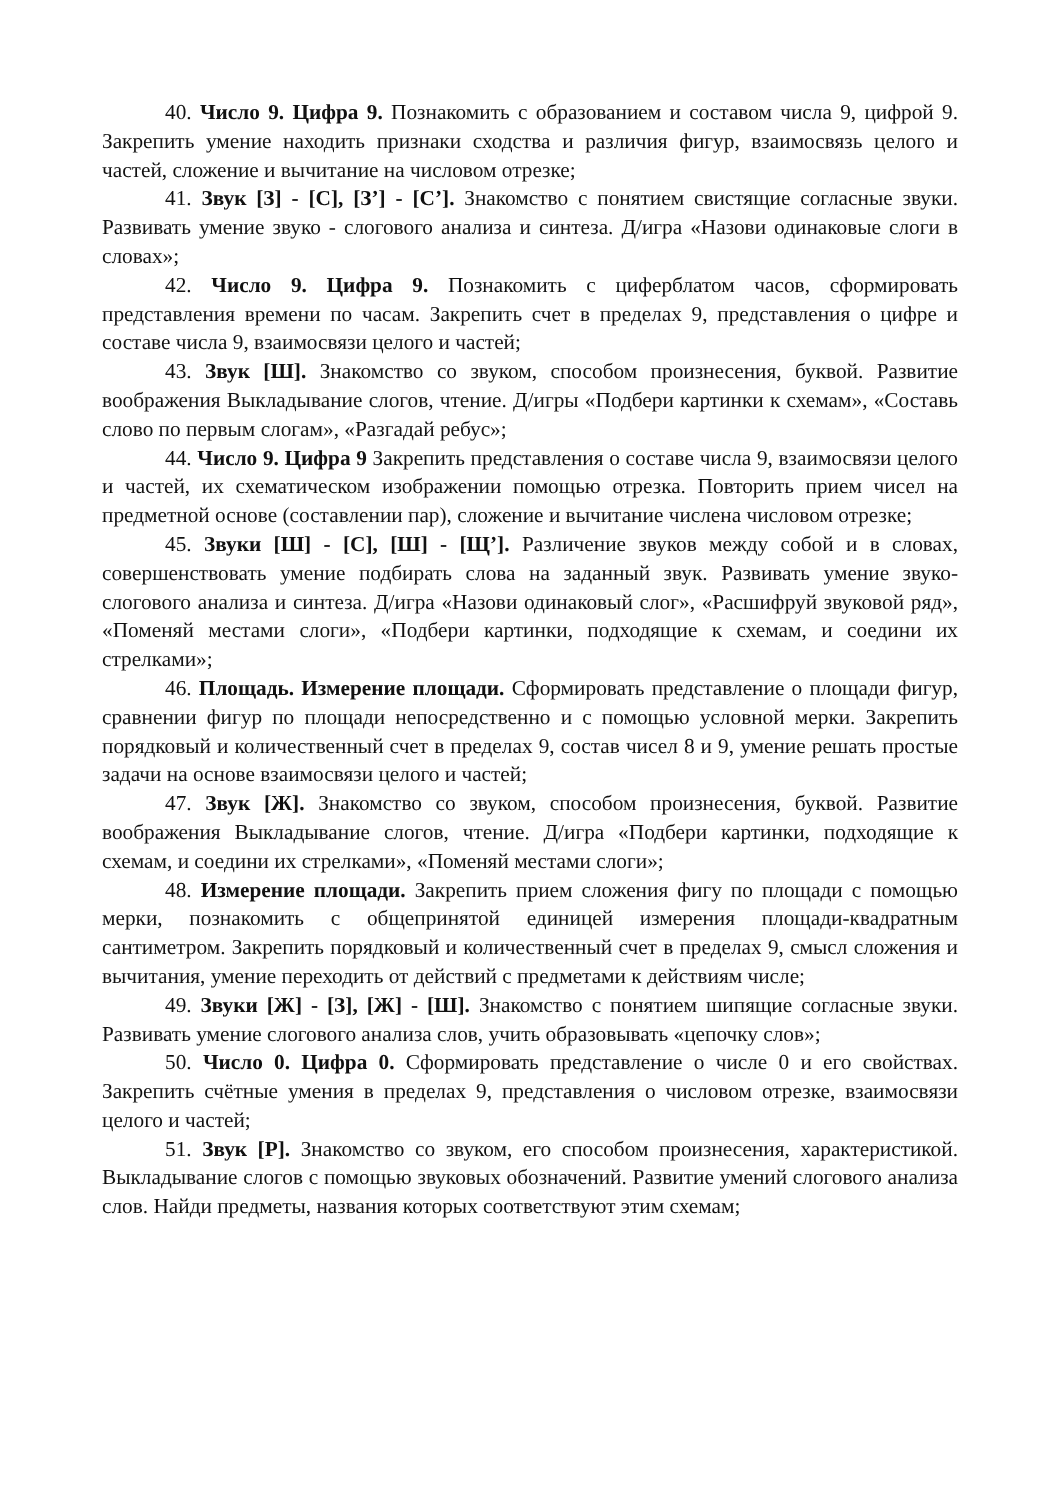40. Число 9. Цифра 9. Познакомить с образованием и составом числа 9, цифрой 9. Закрепить умение находить признаки сходства и различия фигур, взаимосвязь целого и частей, сложение и вычитание на числовом отрезке;
41. Звук [З] - [С], [З’] - [С’]. Знакомство с понятием свистящие согласные звуки. Развивать умение звуко - слогового анализа и синтеза. Д/игра «Назови одинаковые слоги в словах»;
42. Число 9. Цифра 9. Познакомить с циферблатом часов, сформировать представления времени по часам. Закрепить счет в пределах 9, представления о цифре и составе числа 9, взаимосвязи целого и частей;
43. Звук [Ш]. Знакомство со звуком, способом произнесения, буквой. Развитие воображения Выкладывание слогов, чтение. Д/игры «Подбери картинки к схемам», «Составь слово по первым слогам», «Разгадай ребус»;
44. Число 9. Цифра 9 Закрепить представления о составе числа 9, взаимосвязи целого и частей, их схематическом изображении помощью отрезка. Повторить прием чисел на предметной основе (составлении пар), сложение и вычитание числена числовом отрезке;
45. Звуки [Ш] - [С], [Ш] - [Щ’]. Различение звуков между собой и в словах, совершенствовать умение подбирать слова на заданный звук. Развивать умение звуко-слогового анализа и синтеза. Д/игра «Назови одинаковый слог», «Расшифруй звуковой ряд», «Поменяй местами слоги», «Подбери картинки, подходящие к схемам, и соедини их стрелками»;
46. Площадь. Измерение площади. Сформировать представление о площади фигур, сравнении фигур по площади непосредственно и с помощью условной мерки. Закрепить порядковый и количественный счет в пределах 9, состав чисел 8 и 9, умение решать простые задачи на основе взаимосвязи целого и частей;
47. Звук [Ж]. Знакомство со звуком, способом произнесения, буквой. Развитие воображения Выкладывание слогов, чтение. Д/игра «Подбери картинки, подходящие к схемам, и соедини их стрелками», «Поменяй местами слоги»;
48. Измерение площади. Закрепить прием сложения фигу по площади с помощью мерки, познакомить с общепринятой единицей измерения площади-квадратным сантиметром. Закрепить порядковый и количественный счет в пределах 9, смысл сложения и вычитания, умение переходить от действий с предметами к действиям числе;
49. Звуки [Ж] - [З], [Ж] - [Ш]. Знакомство с понятием шипящие согласные звуки. Развивать умение слогового анализа слов, учить образовывать «цепочку слов»;
50. Число 0. Цифра 0. Сформировать представление о числе 0 и его свойствах. Закрепить счётные умения в пределах 9, представления о числовом отрезке, взаимосвязи целого и частей;
51. Звук [Р]. Знакомство со звуком, его способом произнесения, характеристикой. Выкладывание слогов с помощью звуковых обозначений. Развитие умений слогового анализа слов. Найди предметы, названия которых соответствуют этим схемам;